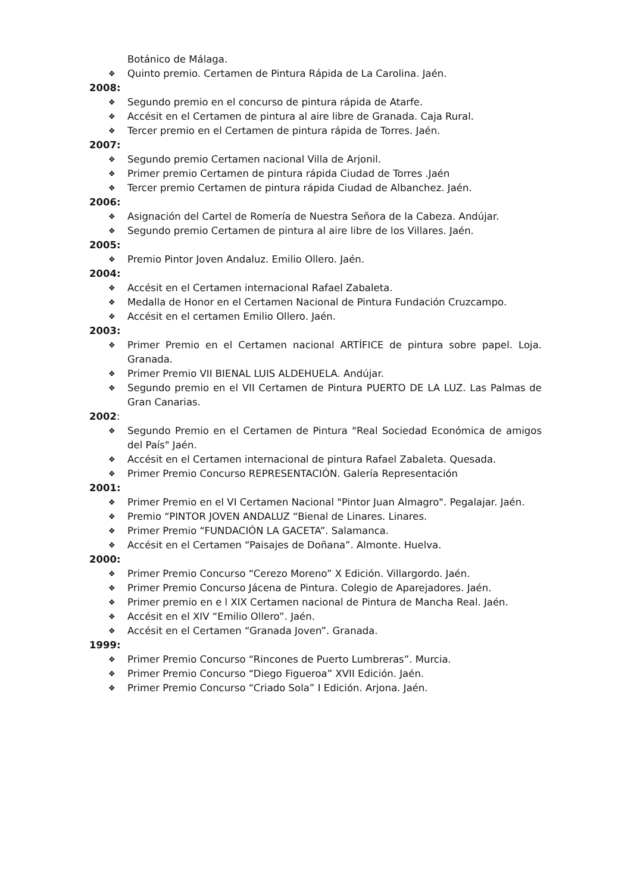Botánico de Málaga.
❖ Quinto premio. Certamen de Pintura Rápida de La Carolina. Jaén.
2008:
❖ Segundo premio en el concurso de pintura rápida de Atarfe.
❖ Accésit en el Certamen de pintura al aire libre de Granada. Caja Rural.
❖ Tercer premio en el Certamen de pintura rápida de Torres. Jaén.
2007:
❖ Segundo premio Certamen nacional Villa de Arjonil.
❖ Primer premio Certamen de pintura rápida Ciudad de Torres .Jaén
❖ Tercer premio Certamen de pintura rápida Ciudad de Albanchez. Jaén.
2006:
❖ Asignación del Cartel de Romería de Nuestra Señora de la Cabeza. Andújar.
❖ Segundo premio Certamen de pintura al aire libre de los Villares. Jaén.
2005:
❖ Premio Pintor Joven Andaluz. Emilio Ollero. Jaén.
2004:
❖ Accésit en el Certamen internacional Rafael Zabaleta.
❖ Medalla de Honor en el Certamen Nacional de Pintura Fundación Cruzcampo.
❖ Accésit en el certamen Emilio Ollero. Jaén.
2003:
❖ Primer Premio en el Certamen nacional ARTÍFICE de pintura sobre papel. Loja. Granada.
❖ Primer Premio VII BIENAL LUIS ALDEHUELA. Andújar.
❖ Segundo premio en el VII Certamen de Pintura PUERTO DE LA LUZ. Las Palmas de Gran Canarias.
2002:
❖ Segundo Premio en el Certamen de Pintura "Real Sociedad Económica de amigos del País" Jaén.
❖ Accésit en el Certamen internacional de pintura Rafael Zabaleta. Quesada.
❖ Primer Premio Concurso REPRESENTACIÓN. Galería Representación
2001:
❖ Primer Premio en el VI Certamen Nacional "Pintor Juan Almagro". Pegalajar. Jaén.
❖ Premio “PINTOR JOVEN ANDALUZ “Bienal de Linares. Linares.
❖ Primer Premio “FUNDACIÓN LA GACETA”. Salamanca.
❖ Accésit en el Certamen “Paisajes de Doñana”. Almonte. Huelva.
2000:
❖ Primer Premio Concurso “Cerezo Moreno” X Edición. Villargordo. Jaén.
❖ Primer Premio Concurso Jácena de Pintura. Colegio de Aparejadores. Jaén.
❖ Primer premio en e l XIX Certamen nacional de Pintura de Mancha Real. Jaén.
❖ Accésit en el XIV “Emilio Ollero”. Jaén.
❖ Accésit en el Certamen “Granada Joven”. Granada.
1999:
❖ Primer Premio Concurso “Rincones de Puerto Lumbreras”. Murcia.
❖ Primer Premio Concurso “Diego Figueroa” XVII Edición. Jaén.
❖ Primer Premio Concurso “Criado Sola” I Edición. Arjona. Jaén.